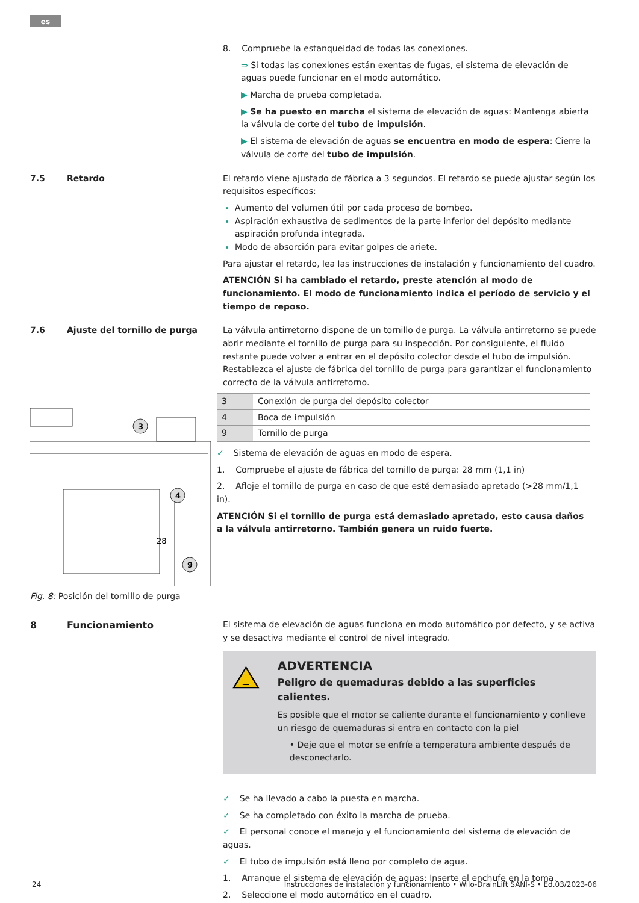es
8. Compruebe la estanqueidad de todas las conexiones.
⇒ Si todas las conexiones están exentas de fugas, el sistema de elevación de aguas puede funcionar en el modo automático.
▶ Marcha de prueba completada.
▶ Se ha puesto en marcha el sistema de elevación de aguas: Mantenga abierta la válvula de corte del tubo de impulsión.
▶ El sistema de elevación de aguas se encuentra en modo de espera: Cierre la válvula de corte del tubo de impulsión.
7.5 Retardo El retardo viene ajustado de fábrica a 3 segundos. El retardo se puede ajustar según los requisitos específicos:
Aumento del volumen útil por cada proceso de bombeo.
Aspiración exhaustiva de sedimentos de la parte inferior del depósito mediante aspiración profunda integrada.
Modo de absorción para evitar golpes de ariete.
Para ajustar el retardo, lea las instrucciones de instalación y funcionamiento del cuadro.
ATENCIÓN Si ha cambiado el retardo, preste atención al modo de funcionamiento. El modo de funcionamiento indica el período de servicio y el tiempo de reposo.
7.6 Ajuste del tornillo de purga La válvula antirretorno dispone de un tornillo de purga. La válvula antirretorno se puede abrir mediante el tornillo de purga para su inspección. Por consiguiente, el fluido restante puede volver a entrar en el depósito colector desde el tubo de impulsión. Restablezca el ajuste de fábrica del tornillo de purga para garantizar el funcionamiento correcto de la válvula antirretorno.
3
4
9
28
Fig. 8: Posición del tornillo de purga
| 3 | Conexión de purga del depósito colector |
| 4 | Boca de impulsión |
| 9 | Tornillo de purga |
✓ Sistema de elevación de aguas en modo de espera.
1. Compruebe el ajuste de fábrica del tornillo de purga: 28 mm (1,1 in)
2. Afloje el tornillo de purga en caso de que esté demasiado apretado (>28 mm/1,1 in).
ATENCIÓN Si el tornillo de purga está demasiado apretado, esto causa daños a la válvula antirretorno. También genera un ruido fuerte.
8 Funcionamiento El sistema de elevación de aguas funciona en modo automático por defecto, y se activa y se desactiva mediante el control de nivel integrado.
ADVERTENCIA
Peligro de quemaduras debido a las superficies calientes.
Es posible que el motor se caliente durante el funcionamiento y conlleve un riesgo de quemaduras si entra en contacto con la piel
• Deje que el motor se enfríe a temperatura ambiente después de desconectarlo.
✓ Se ha llevado a cabo la puesta en marcha.
✓ Se ha completado con éxito la marcha de prueba.
✓ El personal conoce el manejo y el funcionamiento del sistema de elevación de aguas.
✓ El tubo de impulsión está lleno por completo de agua.
1. Arranque el sistema de elevación de aguas: Inserte el enchufe en la toma.
2. Seleccione el modo automático en el cuadro.
24 Instrucciones de instalación y funcionamiento • Wilo-DrainLift SANI-S • Ed.03/2023-06